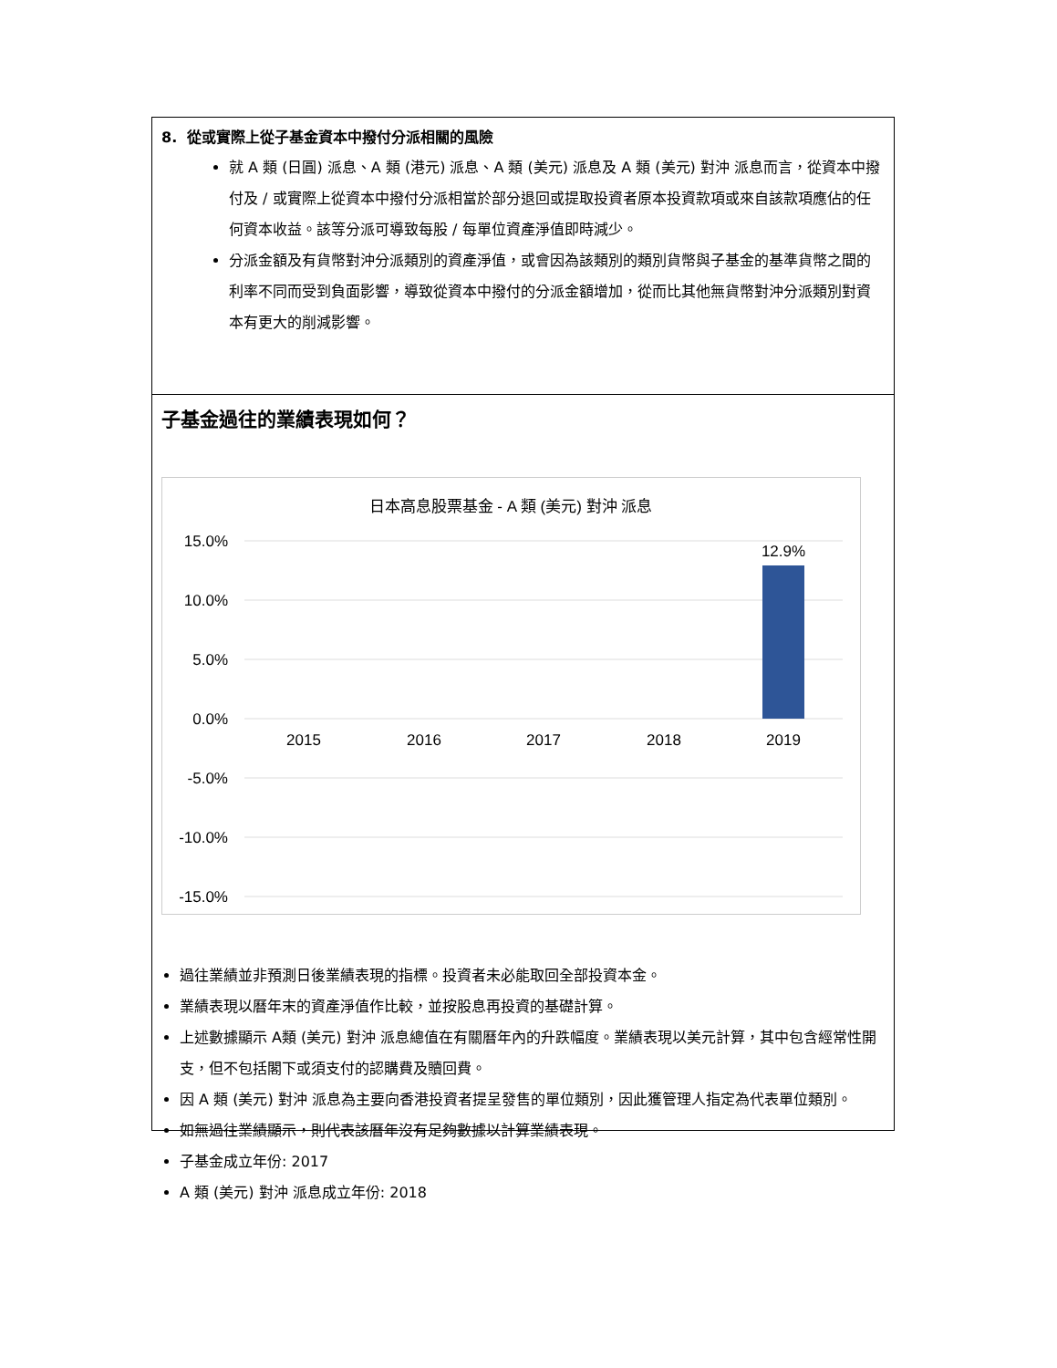8. 從或實際上從子基金資本中撥付分派相關的風險
就 A 類 (日圓) 派息、A 類 (港元) 派息、A 類 (美元) 派息及 A 類 (美元) 對沖 派息而言，從資本中撥付及 / 或實際上從資本中撥付分派相當於部分退回或提取投資者原本投資款項或來自該款項應佔的任何資本收益。該等分派可導致每股 / 每單位資產淨值即時減少。
分派金額及有貨幣對沖分派類別的資產淨值，或會因為該類別的類別貨幣與子基金的基準貨幣之間的利率不同而受到負面影響，導致從資本中撥付的分派金額增加，從而比其他無貨幣對沖分派類別對資本有更大的削減影響。
子基金過往的業績表現如何？
日本高息股票基金 - A 類 (美元) 對沖 派息
15.0%
10.0%
5.0%
0.0%
-5.0%
-10.0%
-15.0%
12.9%
2015
2016
2017
2018
2019
過往業績並非預測日後業績表現的指標。投資者未必能取回全部投資本金。
業績表現以曆年末的資產淨值作比較，並按股息再投資的基礎計算。
上述數據顯示 A類 (美元) 對沖 派息總值在有關曆年內的升跌幅度。業績表現以美元計算，其中包含經常性開支，但不包括閣下或須支付的認購費及贖回費。
因 A 類 (美元) 對沖 派息為主要向香港投資者提呈發售的單位類別，因此獲管理人指定為代表單位類別。
如無過往業績顯示，則代表該曆年沒有足夠數據以計算業績表現。
子基金成立年份: 2017
A 類 (美元) 對沖 派息成立年份: 2018